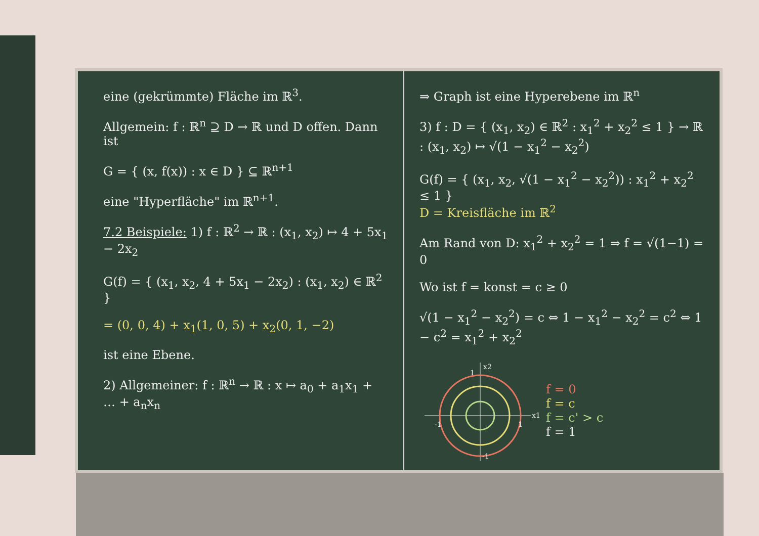eine (gekrümmte) Fläche im ℝ<sup>3</sup>.
Allgemein: f : ℝ<sup>n</sup> ⊇ D → ℝ und D offen. Dann ist
G = { (x, f(x)) : x ∈ D } ⊆ ℝ<sup>n+1</sup>
eine "Hyperfläche" im ℝ<sup>n+1</sup>.
7.2 Beispiele: 1) f : ℝ<sup>2</sup> → ℝ : (x<sub>1</sub>, x<sub>2</sub>) ↦ 4 + 5x<sub>1</sub> − 2x<sub>2</sub>
G(f) = { (x<sub>1</sub>, x<sub>2</sub>, 4 + 5x<sub>1</sub> − 2x<sub>2</sub>) : (x<sub>1</sub>, x<sub>2</sub>) ∈ ℝ<sup>2</sup> }
= (0, 0, 4) + x<sub>1</sub>(1, 0, 5) + x<sub>2</sub>(0, 1, −2)
ist eine Ebene.
2) Allgemeiner: f : ℝ<sup>n</sup> → ℝ : x ↦ a<sub>0</sub> + a<sub>1</sub>x<sub>1</sub> + … + a<sub>n</sub>x<sub>n</sub>
⇒ Graph ist eine Hyperebene im ℝ<sup>n</sup>
3) f : D = { (x<sub>1</sub>, x<sub>2</sub>) ∈ ℝ<sup>2</sup> : x<sub>1</sub><sup>2</sup> + x<sub>2</sub><sup>2</sup> ≤ 1 } → ℝ : (x<sub>1</sub>, x<sub>2</sub>) ↦ √(1 − x<sub>1</sub><sup>2</sup> − x<sub>2</sub><sup>2</sup>)
G(f) = { (x<sub>1</sub>, x<sub>2</sub>, √(1 − x<sub>1</sub><sup>2</sup> − x<sub>2</sub><sup>2</sup>)) : x<sub>1</sub><sup>2</sup> + x<sub>2</sub><sup>2</sup> ≤ 1 }
D = Kreisfläche im ℝ<sup>2</sup>
Am Rand von D: x<sub>1</sub><sup>2</sup> + x<sub>2</sub><sup>2</sup> = 1 ⇒ f = √(1−1) = 0
Wo ist f = konst = c ≥ 0
√(1 − x<sub>1</sub><sup>2</sup> − x<sub>2</sub><sup>2</sup>) = c ⇔ 1 − x<sub>1</sub><sup>2</sup> − x<sub>2</sub><sup>2</sup> = c<sup>2</sup> ⇔ 1 − c<sup>2</sup> = x<sub>1</sub><sup>2</sup> + x<sub>2</sub><sup>2</sup>
x2
x1
-1
1
1
-1
f = 0
f = c
f = c' > c
f = 1